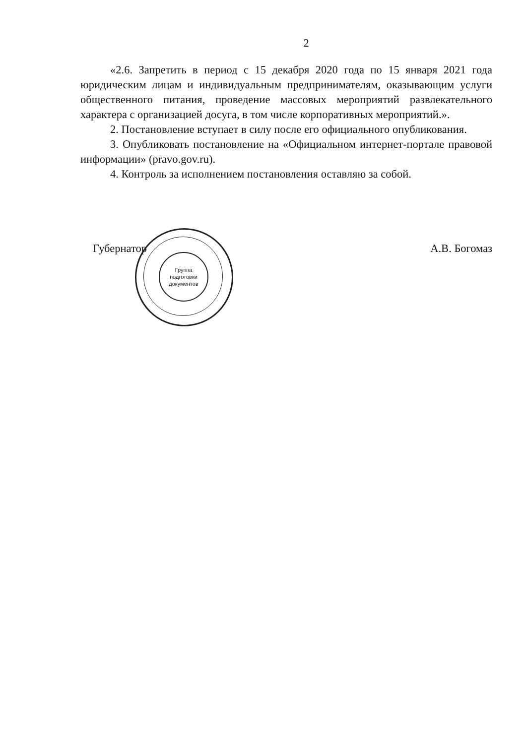Группа
подготовки
документов
2
«2.6. Запретить в период с 15 декабря 2020 года по 15 января 2021 года юридическим лицам и индивидуальным предпринимателям, оказывающим услуги общественного питания, проведение массовых мероприятий развлекательного характера с организацией досуга, в том числе корпоративных мероприятий.».
2. Постановление вступает в силу после его официального опубликования.
3. Опубликовать постановление на «Официальном интернет-портале правовой информации» (pravo.gov.ru).
4. Контроль за исполнением постановления оставляю за собой.
Губернатор А.В. Богомаз